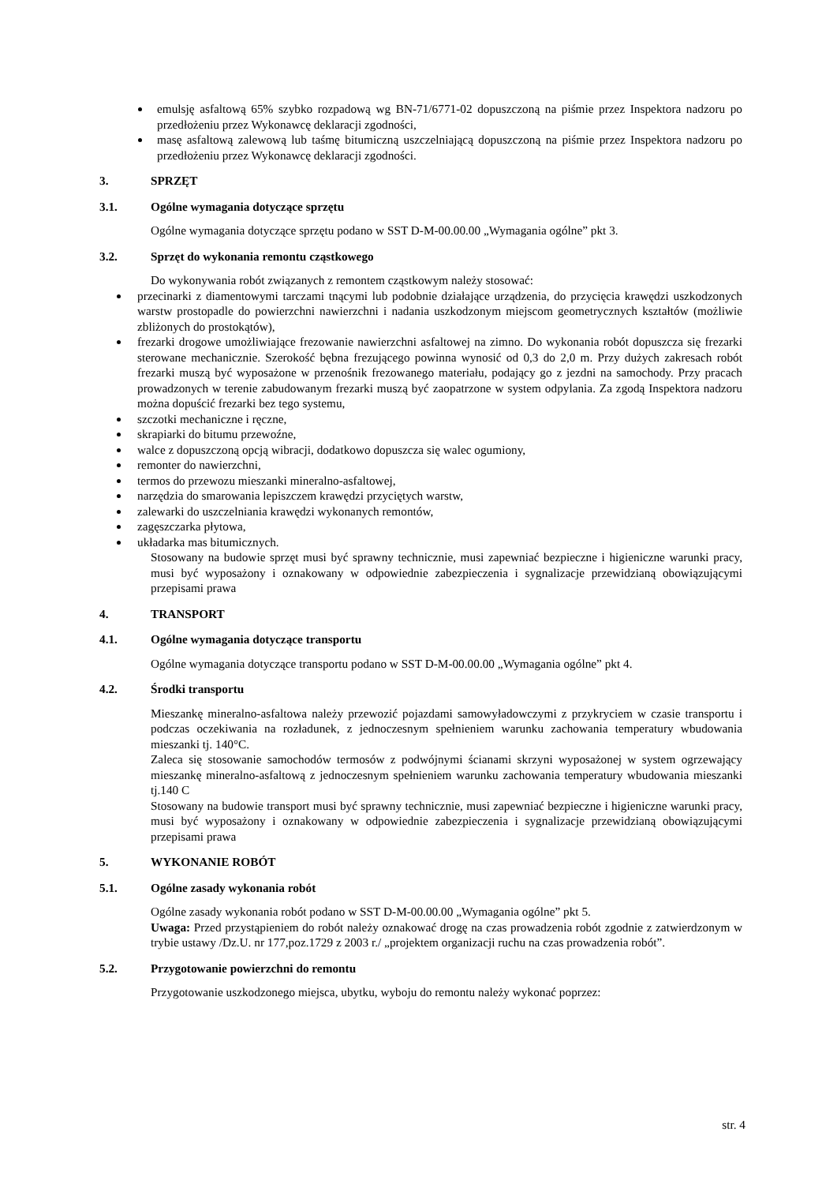emulsję asfaltową 65% szybko rozpadową wg BN-71/6771-02 dopuszczoną na piśmie przez Inspektora nadzoru po przedłożeniu przez Wykonawcę deklaracji zgodności,
masę asfaltową zalewową lub taśmę bitumiczną uszczelniającą dopuszczoną na piśmie przez Inspektora nadzoru po przedłożeniu przez Wykonawcę deklaracji zgodności.
3. SPRZĘT
3.1. Ogólne wymagania dotyczące sprzętu
Ogólne wymagania dotyczące sprzętu podano w SST D-M-00.00.00 „Wymagania ogólne” pkt 3.
3.2. Sprzęt do wykonania remontu cząstkowego
Do wykonywania robót związanych z remontem cząstkowym należy stosować:
przecinarki z diamentowymi tarczami tnącymi lub podobnie działające urządzenia, do przycięcia krawędzi uszkodzonych warstw prostopadle do powierzchni nawierzchni i nadania uszkodzonym miejscom geometrycznych kształtów (możliwie zbliżonych do prostokątów),
frezarki drogowe umożliwiające frezowanie nawierzchni asfaltowej na zimno. Do wykonania robót dopuszcza się frezarki sterowane mechanicznie. Szerokość bębna frezującego powinna wynosić od 0,3 do 2,0 m. Przy dużych zakresach robót frezarki muszą być wyposażone w przenośnik frezowanego materiału, podający go z jezdni na samochody. Przy pracach prowadzonych w terenie zabudowanym frezarki muszą być zaopatrzone w system odpylania. Za zgodą Inspektora nadzoru można dopuścić frezarki bez tego systemu,
szczotki mechaniczne i ręczne,
skrapiarki do bitumu przewoźne,
walce z dopuszczoną opcją wibracji, dodatkowo dopuszcza się walec ogumiony,
remonter do nawierzchni,
termos do przewozu mieszanki mineralno-asfaltowej,
narzędzia do smarowania lepiszczem krawędzi przyciętych warstw,
zalewarki do uszczelniania krawędzi wykonanych remontów,
zagęszczarka płytowa,
układarka mas bitumicznych.
Stosowany na budowie sprzęt musi być sprawny technicznie, musi zapewniać bezpieczne i higieniczne warunki pracy, musi być wyposażony i oznakowany w odpowiednie zabezpieczenia i sygnalizacje przewidzianą obowiązującymi przepisami prawa
4. TRANSPORT
4.1. Ogólne wymagania dotyczące transportu
Ogólne wymagania dotyczące transportu podano w SST D-M-00.00.00 „Wymagania ogólne” pkt 4.
4.2. Środki transportu
Mieszankę mineralno-asfaltowa należy przewozić pojazdami samowyładowczymi z przykryciem w czasie transportu i podczas oczekiwania na rozładunek, z jednoczesnym spełnieniem warunku zachowania temperatury wbudowania mieszanki tj. 140°C.
Zaleca się stosowanie samochodów termosów z podwójnymi ścianami skrzyni wyposażonej w system ogrzewający mieszankę mineralno-asfaltową z jednoczesnym spełnieniem warunku zachowania temperatury wbudowania mieszanki tj.140 C
Stosowany na budowie transport musi być sprawny technicznie, musi zapewniać bezpieczne i higieniczne warunki pracy, musi być wyposażony i oznakowany w odpowiednie zabezpieczenia i sygnalizacje przewidzianą obowiązującymi przepisami prawa
5. WYKONANIE ROBÓT
5.1. Ogólne zasady wykonania robót
Ogólne zasady wykonania robót podano w SST D-M-00.00.00 „Wymagania ogólne” pkt 5.
Uwaga: Przed przystąpieniem do robót należy oznakować drogę na czas prowadzenia robót zgodnie z zatwierdzonym w trybie ustawy /Dz.U. nr 177,poz.1729 z 2003 r./ „projektem organizacji ruchu na czas prowadzenia robót”.
5.2. Przygotowanie powierzchni do remontu
Przygotowanie uszkodzonego miejsca, ubytku, wyboju do remontu należy wykonać poprzez:
str. 4